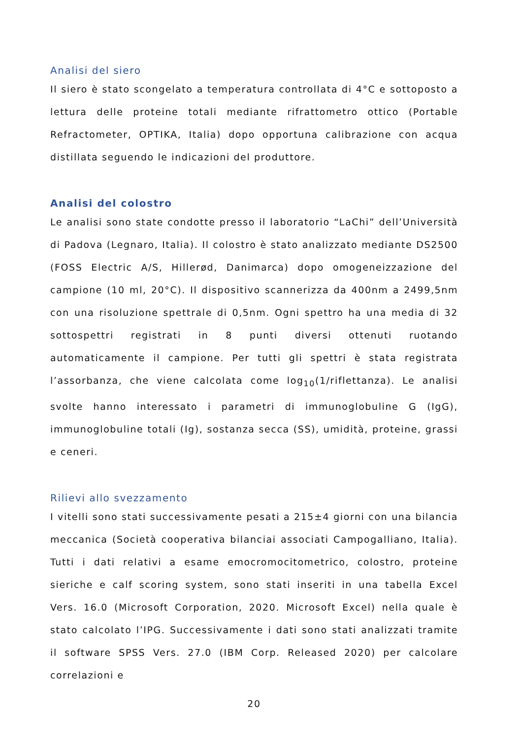Analisi del siero
Il siero è stato scongelato a temperatura controllata di 4°C e sottoposto a lettura delle proteine totali mediante rifrattometro ottico (Portable Refractometer, OPTIKA, Italia) dopo opportuna calibrazione con acqua distillata seguendo le indicazioni del produttore.
Analisi del colostro
Le analisi sono state condotte presso il laboratorio “LaChi” dell’Università di Padova (Legnaro, Italia). Il colostro è stato analizzato mediante DS2500 (FOSS Electric A/S, Hillerød, Danimarca) dopo omogeneizzazione del campione (10 ml, 20°C). Il dispositivo scannerizza da 400nm a 2499,5nm con una risoluzione spettrale di 0,5nm. Ogni spettro ha una media di 32 sottospettri registrati in 8 punti diversi ottenuti ruotando automaticamente il campione. Per tutti gli spettri è stata registrata l’assorbanza, che viene calcolata come log<sub>10</sub>(1/riflettanza). Le analisi svolte hanno interessato i parametri di immunoglobuline G (IgG), immunoglobuline totali (Ig), sostanza secca (SS), umidità, proteine, grassi e ceneri.
Rilievi allo svezzamento
I vitelli sono stati successivamente pesati a 215±4 giorni con una bilancia meccanica (Società cooperativa bilanciai associati Campogalliano, Italia). Tutti i dati relativi a esame emocromocitometrico, colostro, proteine sieriche e calf scoring system, sono stati inseriti in una tabella Excel Vers. 16.0 (Microsoft Corporation, 2020. Microsoft Excel) nella quale è stato calcolato l’IPG. Successivamente i dati sono stati analizzati tramite il software SPSS Vers. 27.0 (IBM Corp. Released 2020) per calcolare correlazioni e
20